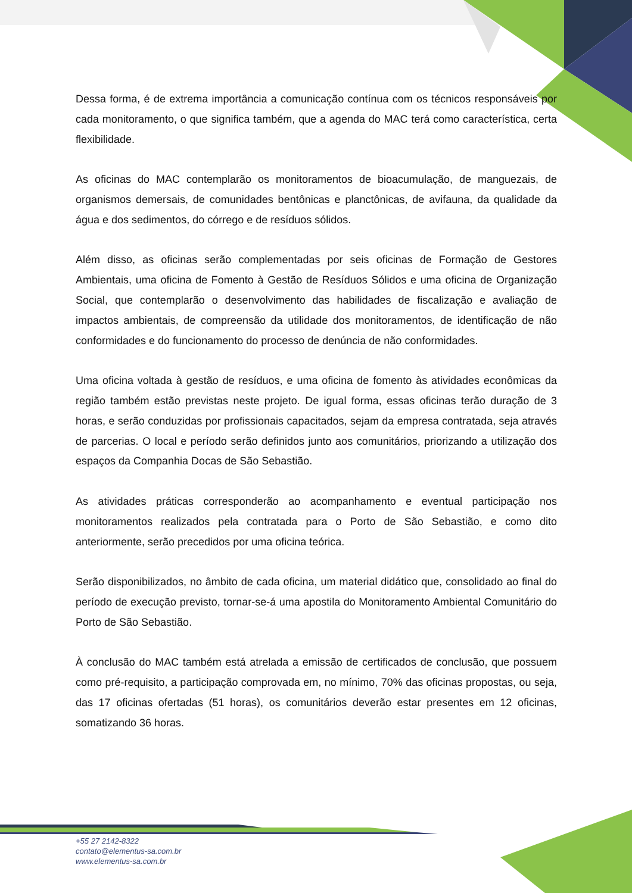Dessa forma, é de extrema importância a comunicação contínua com os técnicos responsáveis por cada monitoramento, o que significa também, que a agenda do MAC terá como característica, certa flexibilidade.
As oficinas do MAC contemplarão os monitoramentos de bioacumulação, de manguezais, de organismos demersais, de comunidades bentônicas e planctônicas, de avifauna, da qualidade da água e dos sedimentos, do córrego e de resíduos sólidos.
Além disso, as oficinas serão complementadas por seis oficinas de Formação de Gestores Ambientais, uma oficina de Fomento à Gestão de Resíduos Sólidos e uma oficina de Organização Social, que contemplarão o desenvolvimento das habilidades de fiscalização e avaliação de impactos ambientais, de compreensão da utilidade dos monitoramentos, de identificação de não conformidades e do funcionamento do processo de denúncia de não conformidades.
Uma oficina voltada à gestão de resíduos, e uma oficina de fomento às atividades econômicas da região também estão previstas neste projeto. De igual forma, essas oficinas terão duração de 3 horas, e serão conduzidas por profissionais capacitados, sejam da empresa contratada, seja através de parcerias. O local e período serão definidos junto aos comunitários, priorizando a utilização dos espaços da Companhia Docas de São Sebastião.
As atividades práticas corresponderão ao acompanhamento e eventual participação nos monitoramentos realizados pela contratada para o Porto de São Sebastião, e como dito anteriormente, serão precedidos por uma oficina teórica.
Serão disponibilizados, no âmbito de cada oficina, um material didático que, consolidado ao final do período de execução previsto, tornar-se-á uma apostila do Monitoramento Ambiental Comunitário do Porto de São Sebastião.
À conclusão do MAC também está atrelada a emissão de certificados de conclusão, que possuem como pré-requisito, a participação comprovada em, no mínimo, 70% das oficinas propostas, ou seja, das 17 oficinas ofertadas (51 horas), os comunitários deverão estar presentes em 12 oficinas, somatizando 36 horas.
+55 27 2142-8322
contato@elementus-sa.com.br
www.elementus-sa.com.br